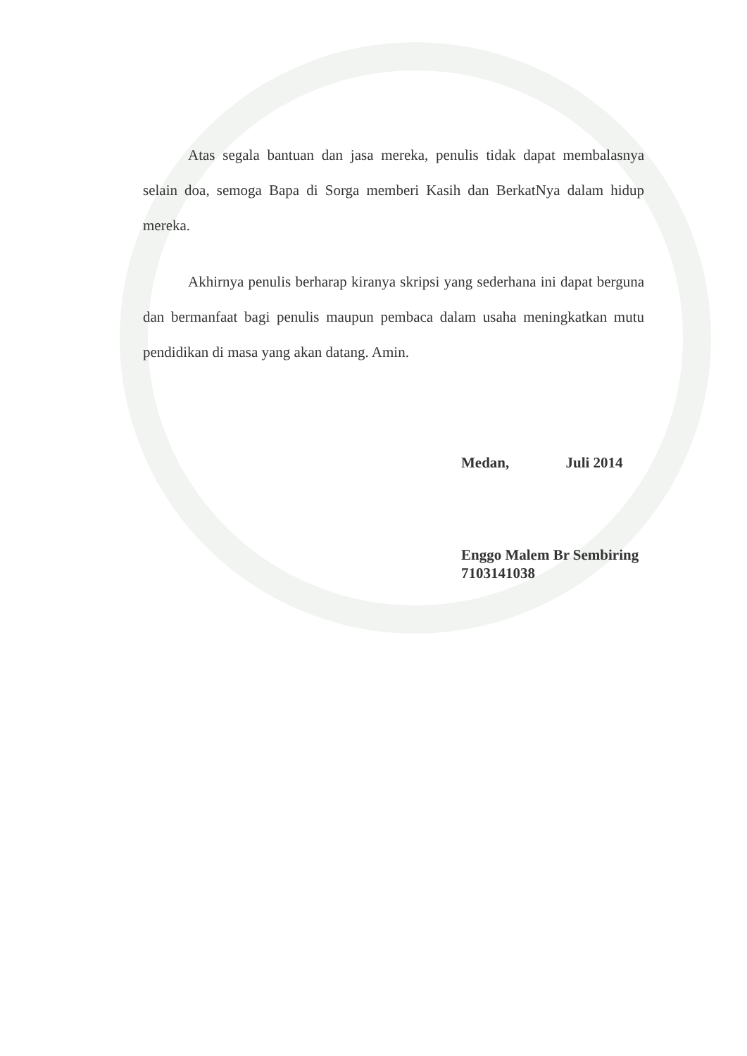Atas segala bantuan dan jasa mereka, penulis tidak dapat membalasnya selain doa, semoga Bapa di Sorga memberi Kasih dan BerkatNya dalam hidup mereka.
Akhirnya penulis berharap kiranya skripsi yang sederhana ini dapat berguna dan bermanfaat bagi penulis maupun pembaca dalam usaha meningkatkan mutu pendidikan di masa yang akan datang. Amin.
Medan, Juli 2014
Enggo Malem Br Sembiring
7103141038